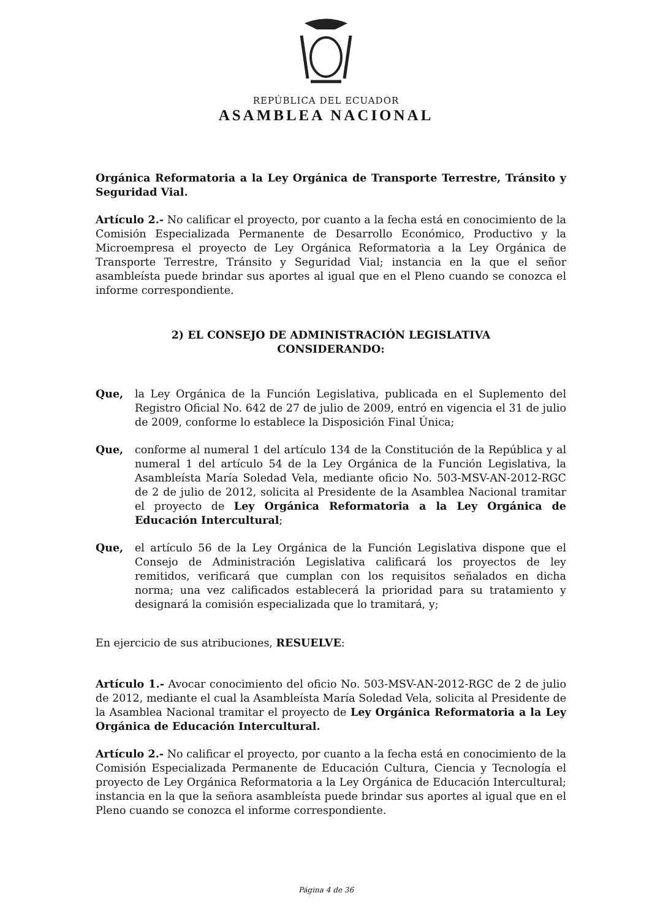REPÚBLICA DEL ECUADOR
ASAMBLEA NACIONAL
Orgánica Reformatoria a la Ley Orgánica de Transporte Terrestre, Tránsito y Seguridad Vial.
Artículo 2.- No calificar el proyecto, por cuanto a la fecha está en conocimiento de la Comisión Especializada Permanente de Desarrollo Económico, Productivo y la Microempresa el proyecto de Ley Orgánica Reformatoria a la Ley Orgánica de Transporte Terrestre, Tránsito y Seguridad Vial; instancia en la que el señor asambleísta puede brindar sus aportes al igual que en el Pleno cuando se conozca el informe correspondiente.
2) EL CONSEJO DE ADMINISTRACIÓN LEGISLATIVA
CONSIDERANDO:
Que, la Ley Orgánica de la Función Legislativa, publicada en el Suplemento del Registro Oficial No. 642 de 27 de julio de 2009, entró en vigencia el 31 de julio de 2009, conforme lo establece la Disposición Final Única;
Que, conforme al numeral 1 del artículo 134 de la Constitución de la República y al numeral 1 del artículo 54 de la Ley Orgánica de la Función Legislativa, la Asambleísta María Soledad Vela, mediante oficio No. 503-MSV-AN-2012-RGC de 2 de julio de 2012, solicita al Presidente de la Asamblea Nacional tramitar el proyecto de Ley Orgánica Reformatoria a la Ley Orgánica de Educación Intercultural;
Que, el artículo 56 de la Ley Orgánica de la Función Legislativa dispone que el Consejo de Administración Legislativa calificará los proyectos de ley remitidos, verificará que cumplan con los requisitos señalados en dicha norma; una vez calificados establecerá la prioridad para su tratamiento y designará la comisión especializada que lo tramitará, y;
En ejercicio de sus atribuciones, RESUELVE:
Artículo 1.- Avocar conocimiento del oficio No. 503-MSV-AN-2012-RGC de 2 de julio de 2012, mediante el cual la Asambleísta María Soledad Vela, solicita al Presidente de la Asamblea Nacional tramitar el proyecto de Ley Orgánica Reformatoria a la Ley Orgánica de Educación Intercultural.
Artículo 2.- No calificar el proyecto, por cuanto a la fecha está en conocimiento de la Comisión Especializada Permanente de Educación Cultura, Ciencia y Tecnología el proyecto de Ley Orgánica Reformatoria a la Ley Orgánica de Educación Intercultural; instancia en la que la señora asambleísta puede brindar sus aportes al igual que en el Pleno cuando se conozca el informe correspondiente.
Página 4 de 36